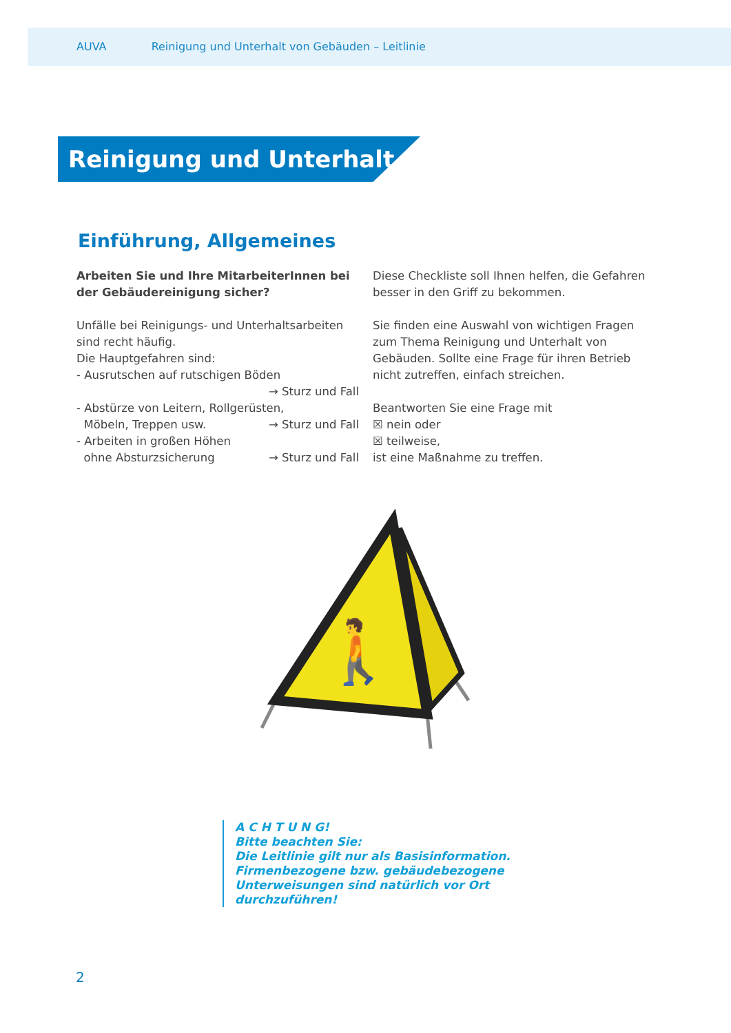AUVA Reinigung und Unterhalt von Gebäuden – Leitlinie
Reinigung und Unterhalt
Einführung, Allgemeines
Arbeiten Sie und Ihre MitarbeiterInnen bei der Gebäudereinigung sicher?
Unfälle bei Reinigungs- und Unterhaltsarbeiten sind recht häufig.
Die Hauptgefahren sind:
- Ausrutschen auf rutschigen Böden
→ Sturz und Fall
- Abstürze von Leitern, Rollgerüsten,
Möbeln, Treppen usw. → Sturz und Fall
- Arbeiten in großen Höhen
ohne Absturzsicherung → Sturz und Fall
Diese Checkliste soll Ihnen helfen, die Gefahren besser in den Griff zu bekommen.
Sie finden eine Auswahl von wichtigen Fragen zum Thema Reinigung und Unterhalt von Gebäuden. Sollte eine Frage für ihren Betrieb nicht zutreffen, einfach streichen.
Beantworten Sie eine Frage mit
☒ nein oder
☒ teilweise,
ist eine Maßnahme zu treffen.
🚶
A C H T U N G!
Bitte beachten Sie:
Die Leitlinie gilt nur als Basisinformation.
Firmenbezogene bzw. gebäudebezogene
Unterweisungen sind natürlich vor Ort
durchzuführen!
2